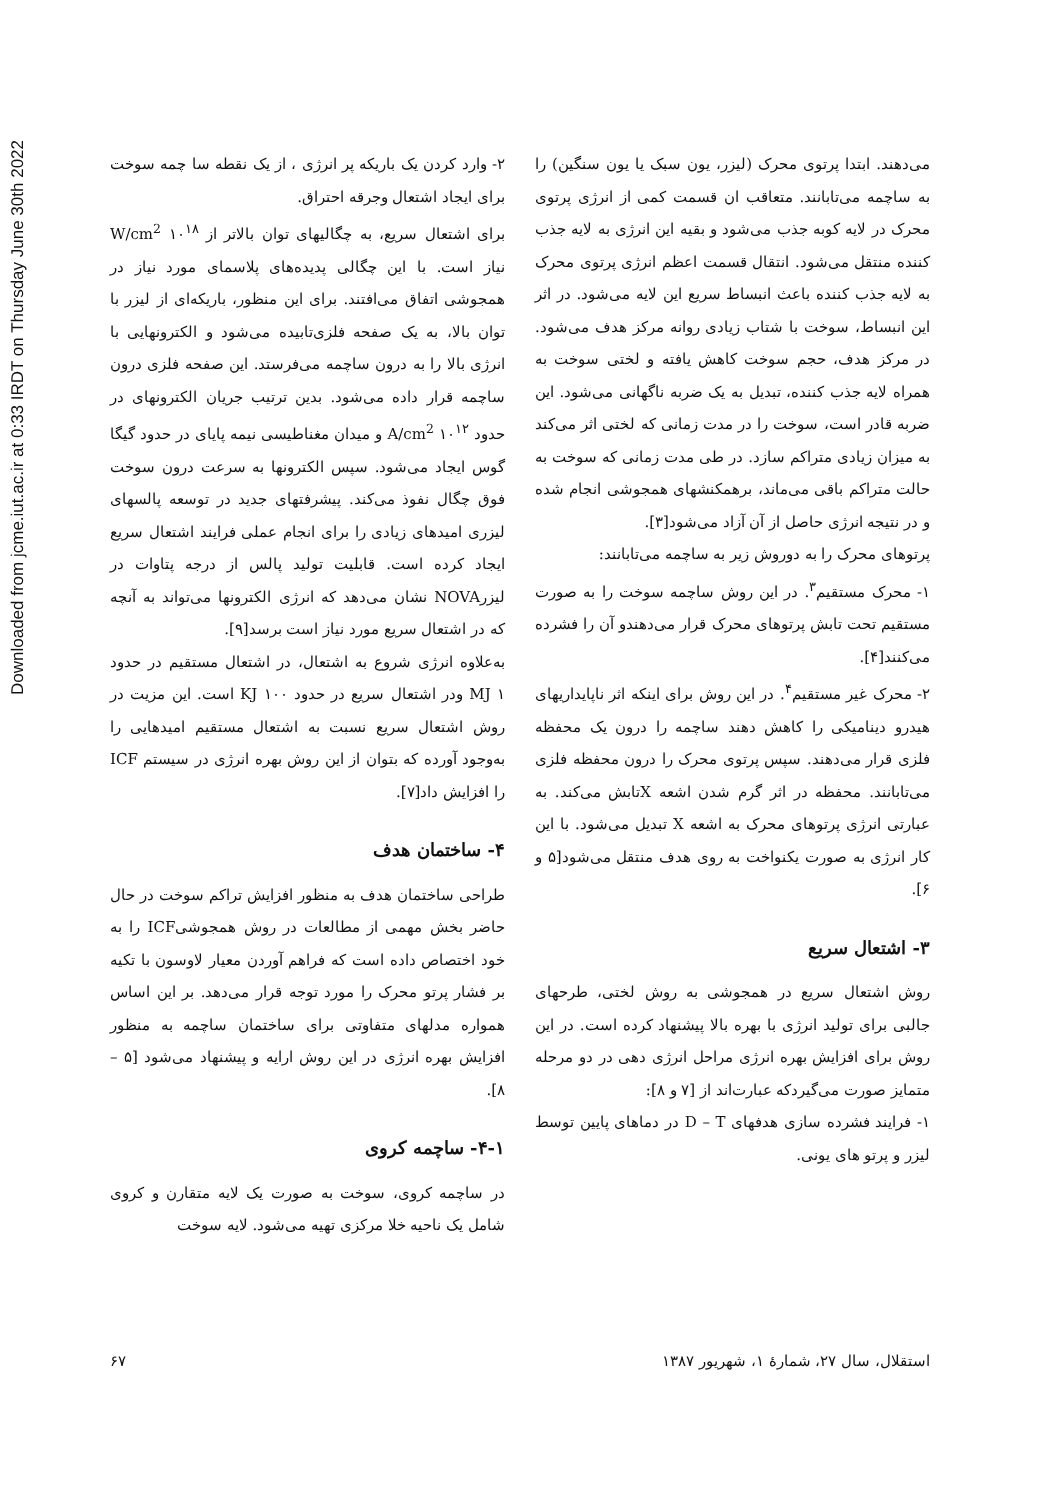Downloaded from jcme.iut.ac.ir at 0:33 IRDT on Thursday June 30th 2022
می‌دهند. ابتدا پرتوی محرک (لیزر، یون سبک یا یون سنگین) را به ساچمه می‌تابانند. متعاقب ان قسمت کمی از انرژی پرتوی محرک در لایه کوبه جذب می‌شود و بقیه این انرژی به لایه جذب کننده منتقل می‌شود. انتقال قسمت اعظم انرژی پرتوی محرک به لایه جذب کننده باعث انبساط سریع این لایه می‌شود. در اثر این انبساط، سوخت با شتاب زیادی روانه مرکز هدف می‌شود. در مرکز هدف، حجم سوخت کاهش یافته و لختی سوخت به همراه لایه جذب کننده، تبدیل به یک ضربه ناگهانی می‌شود. این ضربه قادر است، سوخت را در مدت زمانی که لختی اثر می‌کند به میزان زیادی متراکم سازد. در طی مدت زمانی که سوخت به حالت متراکم باقی می‌ماند، برهمکنشهای همجوشی انجام شده و در نتیجه انرژی حاصل از آن آزاد می‌شود[۳].
پرتوهای محرک را به دوروش زیر به ساچمه می‌تابانند:
۱- محرک مستقیم<sup>۳</sup>. در این روش ساچمه سوخت را به صورت مستقیم تحت تابش پرتوهای محرک قرار می‌دهندو آن را فشرده می‌کنند[۴].
۲- محرک غیر مستقیم<sup>۴</sup>. در این روش برای اینکه اثر ناپایداریهای هیدرو دینامیکی را کاهش دهند ساچمه را درون یک محفظه فلزی قرار می‌دهند. سپس پرتوی محرک را درون محفظه فلزی می‌تابانند. محفظه در اثر گرم شدن اشعه Xتابش می‌کند. به عبارتی انرژی پرتوهای محرک به اشعه X تبدیل می‌شود. با این کار انرژی به صورت یکنواخت به روی هدف منتقل می‌شود[۵ و ۶].
۳- اشتعال سریع
روش اشتعال سریع در همجوشی به روش لختی، طرحهای جالبی برای تولید انرژی با بهره بالا پیشنهاد کرده است. در این روش برای افزایش بهره انرژی مراحل انرژی دهی در دو مرحله متمایز صورت می‌گیردکه عبارت‌اند از [۷ و ۸]:
۱- فرایند فشرده سازی هدفهای D – T در دماهای پایین توسط لیزر و پرتو های یونی.
۲- وارد کردن یک باریکه پر انرژی ، از یک نقطه سا چمه سوخت برای ایجاد اشتعال وجرقه احتراق.
برای اشتعال سریع، به چگالیهای توان بالاتر از ۱۰<sup>۱۸</sup> W/cm<sup>2</sup> نیاز است. با این چگالی پدیده‌های پلاسمای مورد نیاز در همجوشی اتفاق می‌افتند. برای این منظور، باریکه‌ای از لیزر با توان بالا، به یک صفحه فلزی‌تابیده می‌شود و الکترونهایی با انرژی بالا را به درون ساچمه می‌فرستد. این صفحه فلزی درون ساچمه قرار داده می‌شود. بدین ترتیب جریان الکترونهای در حدود ۱۰<sup>۱۲</sup> A/cm<sup>2</sup> و میدان مغناطیسی نیمه پایای در حدود گیگا گوس ایجاد می‌شود. سپس الکترونها به سرعت درون سوخت فوق چگال نفوذ می‌کند. پیشرفتهای جدید در توسعه پالسهای لیزری امیدهای زیادی را برای انجام عملی فرایند اشتعال سریع ایجاد کرده است. قابلیت تولید پالس از درجه پتاوات در لیزرNOVA نشان می‌دهد که انرژی الکترونها می‌تواند به آنچه که در اشتعال سریع مورد نیاز است برسد[۹].
به‌علاوه انرژی شروع به اشتعال، در اشتعال مستقیم در حدود MJ ۱ ودر اشتعال سریع در حدود KJ ۱۰۰ است. این مزیت در روش اشتعال سریع نسبت به اشتعال مستقیم امیدهایی را به‌وجود آورده که بتوان از این روش بهره انرژی در سیستم ICF را افزایش داد[۷].
۴- ساختمان هدف
طراحی ساختمان هدف به منظور افزایش تراکم سوخت در حال حاضر بخش مهمی از مطالعات در روش همجوشیICF را به خود اختصاص داده است که فراهم آوردن معیار لاوسون با تکیه بر فشار پرتو محرک را مورد توجه قرار می‌دهد. بر این اساس همواره مدلهای متفاوتی برای ساختمان ساچمه به منظور افزایش بهره انرژی در این روش ارایه و پیشنهاد می‌شود [۵ – ۸].
۴-۱- ساچمه کروی
در ساچمه کروی، سوخت به صورت یک لایه متقارن و کروی شامل یک ناحیه خلا مرکزی تهیه می‌شود. لایه سوخت
استقلال، سال ۲۷، شمارهٔ ۱، شهریور ۱۳۸۷ ۶۷